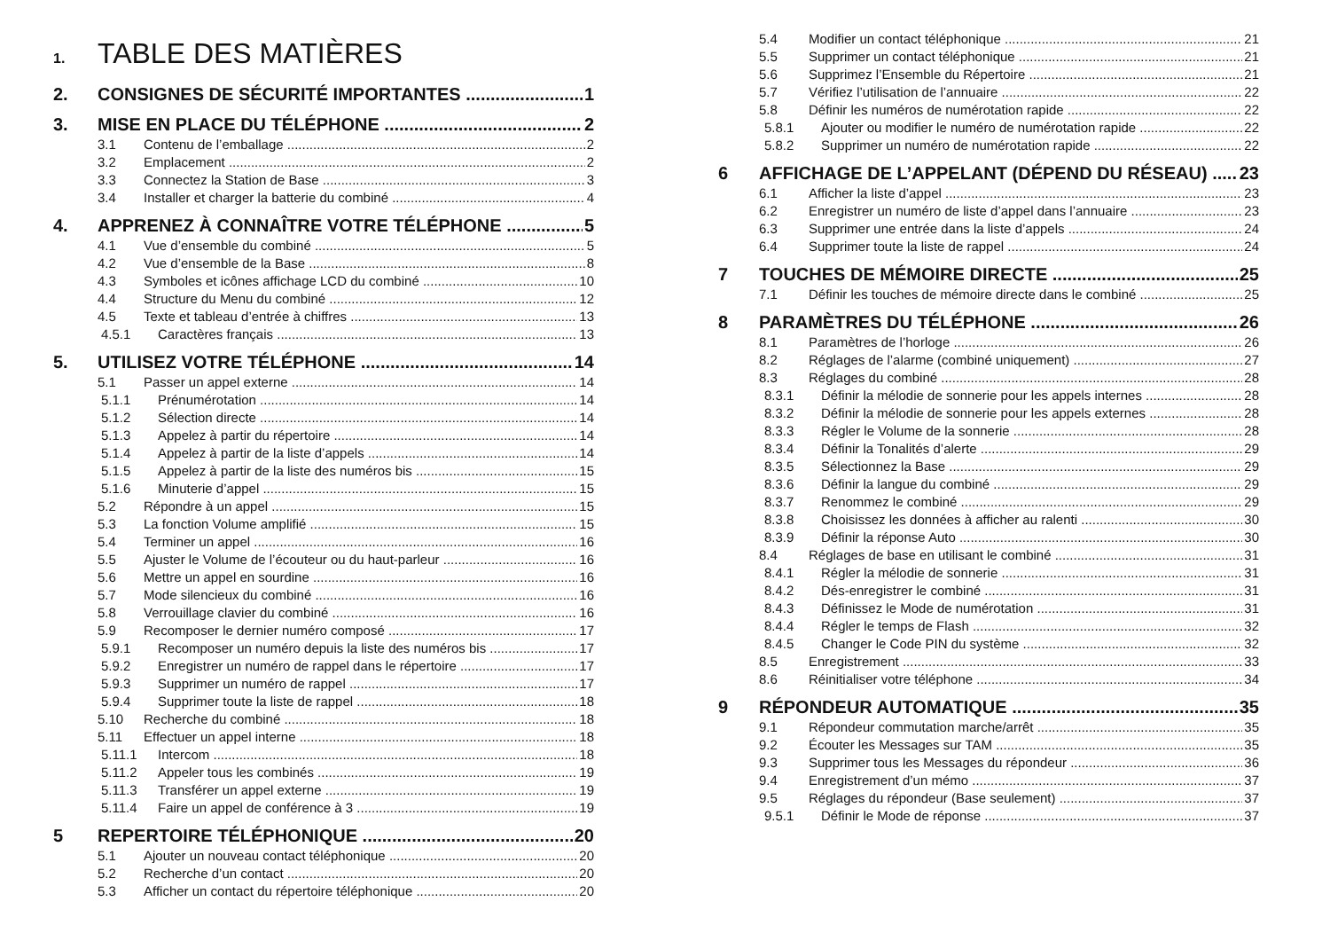1. TABLE DES MATIÈRES
2. CONSIGNES DE SÉCURITÉ IMPORTANTES 1
3. MISE EN PLACE DU TÉLÉPHONE 2
3.1 Contenu de l’emballage 2
3.2 Emplacement 2
3.3 Connectez la Station de Base 3
3.4 Installer et charger la batterie du combiné 4
4. APPRENEZ À CONNAÎTRE VOTRE TÉLÉPHONE 5
4.1 Vue d’ensemble du combiné 5
4.2 Vue d’ensemble de la Base 8
4.3 Symboles et icônes affichage LCD du combiné 10
4.4 Structure du Menu du combiné 12
4.5 Texte et tableau d’entrée à chiffres 13
4.5.1 Caractères français 13
5. UTILISEZ VOTRE TÉLÉPHONE 14
5.1 Passer un appel externe 14
5.1.1 Prénumérotation 14
5.1.2 Sélection directe 14
5.1.3 Appelez à partir du répertoire 14
5.1.4 Appelez à partir de la liste d’appels 14
5.1.5 Appelez à partir de la liste des numéros bis 15
5.1.6 Minuterie d’appel 15
5.2 Répondre à un appel 15
5.3 La fonction Volume amplifié 15
5.4 Terminer un appel 16
5.5 Ajuster le Volume de l’écouteur ou du haut-parleur 16
5.6 Mettre un appel en sourdine 16
5.7 Mode silencieux du combiné 16
5.8 Verrouillage clavier du combiné 16
5.9 Recomposer le dernier numéro composé 17
5.9.1 Recomposer un numéro depuis la liste des numéros bis 17
5.9.2 Enregistrer un numéro de rappel dans le répertoire 17
5.9.3 Supprimer un numéro de rappel 17
5.9.4 Supprimer toute la liste de rappel 18
5.10 Recherche du combiné 18
5.11 Effectuer un appel interne 18
5.11.1 Intercom 18
5.11.2 Appeler tous les combinés 19
5.11.3 Transférer un appel externe 19
5.11.4 Faire un appel de conférence à 3 19
5 REPERTOIRE TÉLÉPHONIQUE 20
5.1 Ajouter un nouveau contact téléphonique 20
5.2 Recherche d’un contact 20
5.3 Afficher un contact du répertoire téléphonique 20
5.4 Modifier un contact téléphonique 21
5.5 Supprimer un contact téléphonique 21
5.6 Supprimez l’Ensemble du Répertoire 21
5.7 Vérifiez l’utilisation de l’annuaire 22
5.8 Définir les numéros de numérotation rapide 22
5.8.1 Ajouter ou modifier le numéro de numérotation rapide 22
5.8.2 Supprimer un numéro de numérotation rapide 22
6 AFFICHAGE DE L’APPELANT (DÉPEND DU RÉSEAU) 23
6.1 Afficher la liste d’appel 23
6.2 Enregistrer un numéro de liste d’appel dans l’annuaire 23
6.3 Supprimer une entrée dans la liste d’appels 24
6.4 Supprimer toute la liste de rappel 24
7 TOUCHES DE MÉMOIRE DIRECTE 25
7.1 Définir les touches de mémoire directe dans le combiné 25
8 PARAMÈTRES DU TÉLÉPHONE 26
8.1 Paramètres de l’horloge 26
8.2 Réglages de l’alarme (combiné uniquement) 27
8.3 Réglages du combiné 28
8.3.1 Définir la mélodie de sonnerie pour les appels internes 28
8.3.2 Définir la mélodie de sonnerie pour les appels externes 28
8.3.3 Régler le Volume de la sonnerie 28
8.3.4 Définir la Tonalités d’alerte 29
8.3.5 Sélectionnez la Base 29
8.3.6 Définir la langue du combiné 29
8.3.7 Renommez le combiné 29
8.3.8 Choisissez les données à afficher au ralenti 30
8.3.9 Définir la réponse Auto 30
8.4 Réglages de base en utilisant le combiné 31
8.4.1 Régler la mélodie de sonnerie 31
8.4.2 Dés-enregistrer le combiné 31
8.4.3 Définissez le Mode de numérotation 31
8.4.4 Régler le temps de Flash 32
8.4.5 Changer le Code PIN du système 32
8.5 Enregistrement 33
8.6 Réinitialiser votre téléphone 34
9 RÉPONDEUR AUTOMATIQUE 35
9.1 Répondeur commutation marche/arrêt 35
9.2 Écouter les Messages sur TAM 35
9.3 Supprimer tous les Messages du répondeur 36
9.4 Enregistrement d’un mémo 37
9.5 Réglages du répondeur (Base seulement) 37
9.5.1 Définir le Mode de réponse 37